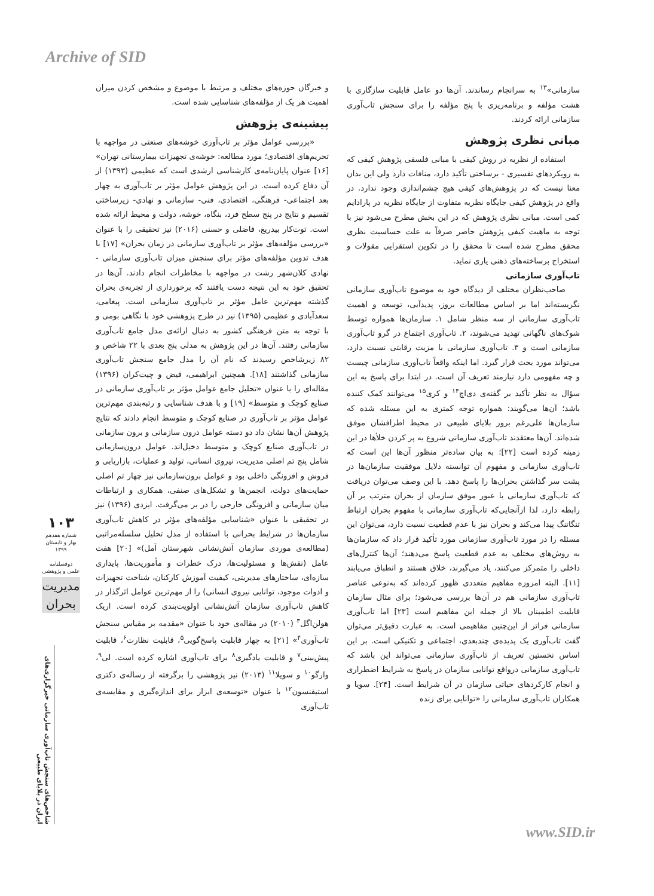Archive of SID
و خبرگان حوزه‌های مختلف و مرتبط با موضوع و مشخص کردن میزان اهمیت هر یک از مؤلفه‌های شناسایی شده است.
پیشینه‌ی پژوهش
«بررسی عوامل مؤثر بر تاب‌آوری خوشه‌های صنعتی در مواجهه با تحریم‌های اقتصادی؛ مورد مطالعه: خوشه‌ی تجهیزات بیمارستانی تهران» [۱۶] عنوان پایان‌نامه‌ی کارشناسی ارشدی است که عظیمی (۱۳۹۳) از آن دفاع کرده است. در این پژوهش عوامل مؤثر بر تاب‌آوری به چهار بعد اجتماعی- فرهنگی، اقتصادی، فنی- سازمانی و نهادی- زیرساختی تقسیم و نتایج در پنج سطح فرد، بنگاه، خوشه، دولت و محیط ارائه شده است. توت‌کار بیدریغ، فاضلی و حسنی (۲۰۱۶) نیز تحقیقی را با عنوان «بررسی مؤلفه‌های مؤثر بر تاب‌آوری سازمانی در زمان بحران» [۱۷] با هدف تدوین مؤلفه‌های مؤثر برای سنجش میزان تاب‌آوری سازمانی - نهادی کلان‌شهر رشت در مواجهه با مخاطرات انجام دادند. آن‌ها در تحقیق خود به این نتیجه دست یافتند که برخورداری از تجربه‌ی بحران گذشته مهم‌ترین عامل مؤثر بر تاب‌آوری سازمانی است. پیغامی، سعدآبادی و عظیمی (۱۳۹۵) نیز در طرح پژوهشی خود با نگاهی بومی و با توجه به متن فرهنگی کشور به دنبال ارائه‌ی مدل جامع تاب‌آوری سازمانی رفتند. آن‌ها در این پژوهش به مدلی پنج بعدی با ۲۲ شاخص و ۸۲ زیرشاخص رسیدند که نام آن را مدل جامع سنجش تاب‌آوری سازمانی گذاشتند [۱۸]. همچنین ابراهیمی، فیض و چیت‌کران (۱۳۹۶) مقاله‌ای را با عنوان «تحلیل جامع عوامل مؤثر بر تاب‌آوری سازمانی در صنایع کوچک و متوسط» [۱۹] و با هدف شناسایی و رتبه‌بندی مهم‌ترین عوامل مؤثر بر تاب‌آوری در صنایع کوچک و متوسط انجام دادند که نتایج پژوهش آن‌ها نشان داد دو دسته عوامل درون سازمانی و برون سازمانی در تاب‌آوری صنایع کوچک و متوسط دخیل‌اند. عوامل درون‌سازمانی شامل پنج تم اصلی مدیریت، نیروی انسانی، تولید و عملیات، بازاریابی و فروش و افزونگی داخلی بود و عوامل برون‌سازمانی نیز چهار تم اصلی حمایت‌های دولت، انجمن‌ها و تشکل‌های صنفی، همکاری و ارتباطات میان سازمانی و افزونگی خارجی را در بر می‌گرفت. ایزدی (۱۳۹۶) نیز در تحقیقی با عنوان «شناسایی مؤلفه‌های مؤثر در کاهش تاب‌آوری سازمان‌ها در شرایط بحرانی با استفاده از مدل تحلیل سلسله‌مراتبی (مطالعه‌ی موردی سازمان آتش‌نشانی شهرستان آمل)» [۲۰] هفت عامل (نقش‌ها و مسئولیت‌ها، درک خطرات و مأموریت‌ها، پایداری سازه‌ای، ساختارهای مدیریتی، کیفیت آموزش کارکنان، شناخت تجهیزات و ادوات موجود، توانایی نیروی انسانی) را از مهم‌ترین عوامل اثرگذار در کاهش تاب‌آوری سازمان آتش‌نشانی اولویت‌بندی کرده است. اریک هولن‌اگل<sup>۳</sup> (۲۰۱۰) در مقاله‌ی خود با عنوان «مقدمه بر مقیاس سنجش تاب‌آوری<sup>۴</sup>» [۲۱] به چهار قابلیت پاسخ‌گویی<sup>۵</sup>، قابلیت نظارت<sup>۶</sup>، قابلیت پیش‌بینی<sup>۷</sup> و قابلیت یادگیری<sup>۸</sup> برای تاب‌آوری اشاره کرده است. لی<sup>۹</sup>، وارگو<sup>۱۰</sup> و سویلا<sup>۱۱</sup> (۲۰۱۳) نیز پژوهشی را برگرفته از رساله‌ی دکتری استیفنسون<sup>۱۲</sup> با عنوان «توسعه‌ی ابزار برای اندازه‌گیری و مقایسه‌ی تاب‌آوری
سازمانی»<sup>۱۳</sup> به سرانجام رساندند. آن‌ها دو عامل قابلیت سازگاری با هشت مؤلفه و برنامه‌ریزی با پنج مؤلفه را برای سنجش تاب‌آوری سازمانی ارائه کردند.
مبانی نظری پژوهش
استفاده از نظریه در روش کیفی با مبانی فلسفی پژوهش کیفی که به رویکردهای تفسیری - برساختی تأکید دارد، منافات دارد ولی این بدان معنا نیست که در پژوهش‌های کیفی هیچ چشم‌اندازی وجود ندارد. در واقع در پژوهش کیفی جایگاه نظریه متفاوت از جایگاه نظریه در پارادایم کمی است. مبانی نظری پژوهش که در این بخش مطرح می‌شود نیز با توجه به ماهیت کیفی پژوهش حاضر صرفاً به علت حساسیت نظری محقق مطرح شده است تا محقق را در تکوین استقرایی مقولات و استخراج برساخته‌های ذهنی یاری نماید.
تاب‌آوری سازمانی
صاحب‌نظران مختلف از دیدگاه خود به موضوع تاب‌آوری سازمانی نگریسته‌اند اما بر اساس مطالعات بروز، پدیدآیی، توسعه و اهمیت تاب‌آوری سازمانی از سه منظر شامل ۱. سازمان‌ها همواره توسط شوک‌های ناگهانی تهدید می‌شوند، ۲. تاب‌آوری اجتماع در گرو تاب‌آوری سازمانی است و ۳. تاب‌آوری سازمانی با مزیت رقابتی نسبت دارد، می‌تواند مورد بحث قرار گیرد. اما اینکه واقعاً تاب‌آوری سازمانی چیست و چه مفهومی دارد نیازمند تعریف آن است. در ابتدا برای پاسخ به این سؤال به نظر تأکید بر گفته‌ی دی‌اچ<sup>۱۴</sup> و کری<sup>۱۵</sup> می‌توانند کمک کننده باشد؛ آن‌ها می‌گویند: همواره توجه کمتری به این مسئله شده که سازمان‌ها علی‌رغم بروز بلایای طبیعی در محیط اطرافشان موفق شده‌اند. آن‌ها معتقدند تاب‌آوری سازمانی شروع به پر کردن خلأها در این زمینه کرده است [۲۲]؛ به بیان ساده‌تر منظور آن‌ها این است که تاب‌آوری سازمانی و مفهوم آن توانسته دلایل موفقیت سازمان‌ها در پشت سر گذاشتن بحران‌ها را پاسخ دهد. با این وصف می‌توان دریافت که تاب‌آوری سازمانی با عبور موفق سازمان از بحران مترتب بر آن رابطه دارد، لذا ازآنجایی‌که تاب‌آوری سازمانی با مفهوم بحران ارتباط تنگاتنگ پیدا می‌کند و بحران نیز با عدم قطعیت نسبت دارد، می‌توان این مسئله را در مورد تاب‌آوری سازمانی مورد تأکید قرار داد که سازمان‌ها به روش‌های مختلف به عدم قطعیت پاسخ می‌دهند؛ آن‌ها کنترل‌های داخلی را متمرکز می‌کنند، یاد می‌گیرند، خلاق هستند و انطباق می‌یابند [۱۱]. البته امروزه مفاهیم متعددی ظهور کرده‌اند که به‌نوعی عناصر تاب‌آوری سازمانی هم در آن‌ها بررسی می‌شود؛ برای مثال سازمان قابلیت اطمینان بالا از جمله این مفاهیم است [۲۳] اما تاب‌آوری سازمانی فراتر از این‌چنین مفاهیمی است. به عبارت دقیق‌تر می‌توان گفت تاب‌آوری یک پدیده‌ی چندبعدی، اجتماعی و تکنیکی است. بر این اساس نخستین تعریف از تاب‌آوری سازمانی می‌تواند این باشد که تاب‌آوری سازمانی درواقع توانایی سازمان در پاسخ به شرایط اضطراری و انجام کارکردهای حیاتی سازمان در آن شرایط است. [۲۴]. سویا و همکاران تاب‌آوری سازمانی را «توانایی برای زنده
۱۰۳
شماره هفدهم
بهار و تابستان
۱۳۹۹
دوفصلنامه
علمی و پژوهشی
مدیریت بحران
شاخص‌های سنجش تاب‌آوری سازمانی خبرگزاری‌های ایران در بلایای طبیعی
www.SID.ir